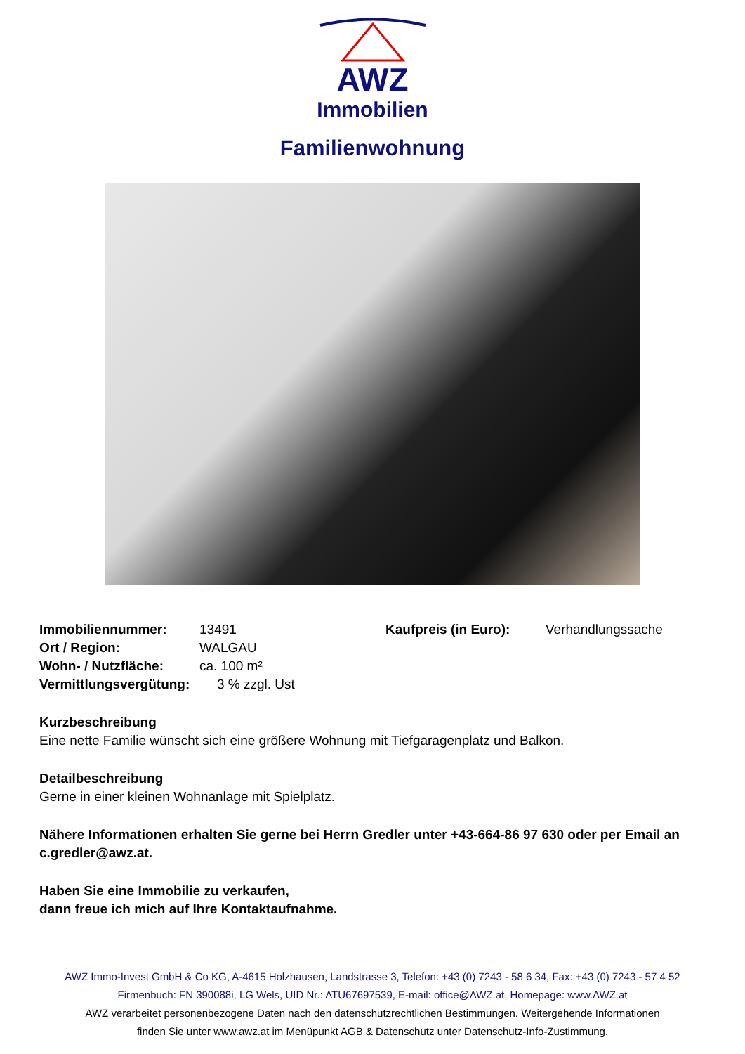AWZ
Immobilien
Familienwohnung
Immobiliennummer: 13491 Kaufpreis (in Euro): Verhandlungssache
Ort / Region: WALGAU
Wohn- / Nutzfläche: ca. 100 m²
Vermittlungsvergütung: 3 % zzgl. Ust
Kurzbeschreibung
Eine nette Familie wünscht sich eine größere Wohnung mit Tiefgaragenplatz und Balkon.
Detailbeschreibung
Gerne in einer kleinen Wohnanlage mit Spielplatz.
Nähere Informationen erhalten Sie gerne bei Herrn Gredler unter +43-664-86 97 630 oder per Email an c.gredler@awz.at.
Haben Sie eine Immobilie zu verkaufen,
dann freue ich mich auf Ihre Kontaktaufnahme.
AWZ Immo-Invest GmbH & Co KG, A-4615 Holzhausen, Landstrasse 3, Telefon: +43 (0) 7243 - 58 6 34, Fax: +43 (0) 7243 - 57 4 52
Firmenbuch: FN 390088i, LG Wels, UID Nr.: ATU67697539, E-mail: office@AWZ.at, Homepage: www.AWZ.at
AWZ verarbeitet personenbezogene Daten nach den datenschutzrechtlichen Bestimmungen. Weitergehende Informationen
finden Sie unter www.awz.at im Menüpunkt AGB & Datenschutz unter Datenschutz-Info-Zustimmung.